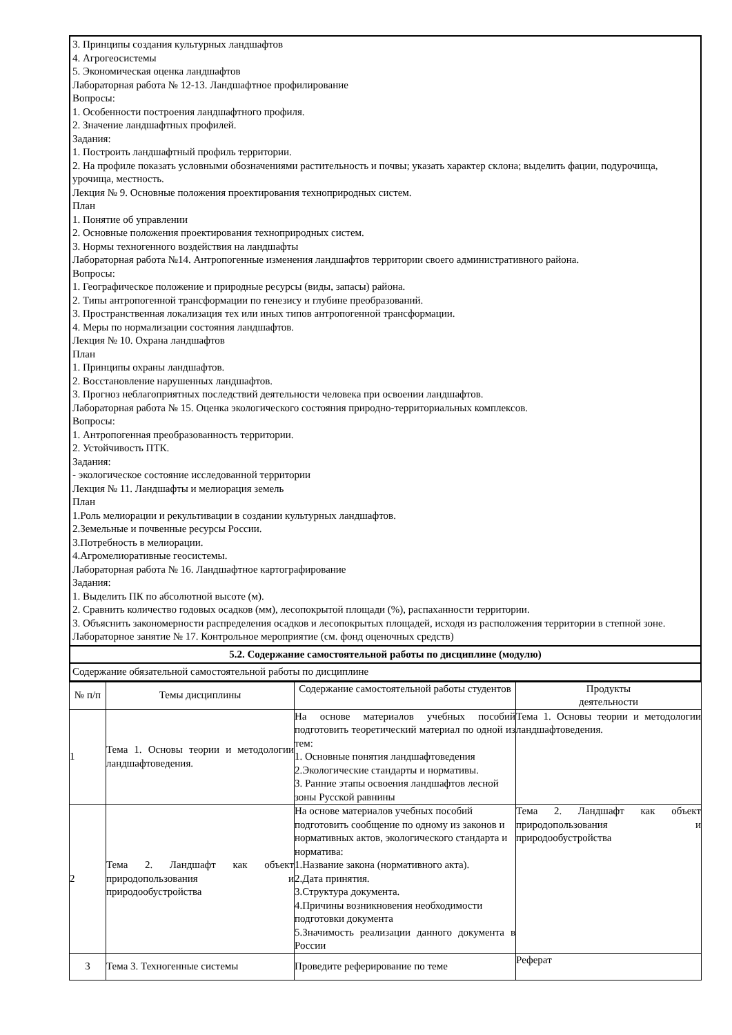3. Принципы создания культурных ландшафтов
4. Агрогеосистемы
5. Экономическая оценка ландшафтов
Лабораторная работа № 12-13. Ландшафтное профилирование
Вопросы:
1. Особенности построения ландшафтного профиля.
2. Значение ландшафтных профилей.
Задания:
1. Построить ландшафтный профиль территории.
2. На профиле показать условными обозначениями растительность и почвы; указать характер склона; выделить фации, подурочища, урочища, местность.
Лекция № 9. Основные положения проектирования технoприродных систем.
План
1. Понятие об управлении
2. Основные положения проектирования технoприродных систем.
3. Нормы техногенного воздействия на ландшафты
Лабораторная работа №14. Антропогенные изменения ландшафтов территории своего административного района.
Вопросы:
1. Географическое положение и природные ресурсы (виды, запасы) района.
2. Типы антропогенной трансформации по генезису и глубине преобразований.
3. Пространственная локализация тех или иных типов антропогенной трансформации.
4. Меры по нормализации состояния ландшафтов.
Лекция № 10. Охрана ландшафтов
План
1. Принципы охраны ландшафтов.
2. Восстановление нарушенных ландшафтов.
3. Прогноз неблагоприятных последствий деятельности человека при освоении ландшафтов.
Лабораторная работа № 15. Оценка экологического состояния природно-территориальных комплексов.
Вопросы:
1. Антропогенная преобразованность территории.
2. Устойчивость ПТК.
Задания:
- экологическое состояние исследованной территории
Лекция № 11. Ландшафты и мелиорация земель
План
1.Роль мелиорации и рекультивации в создании культурных ландшафтов.
2.Земельные и почвенные ресурсы России.
3.Потребность в мелиорации.
4.Агромелиоративные геосистемы.
Лабораторная работа № 16. Ландшафтное картографирование
Задания:
1. Выделить ПК по абсолютной высоте (м).
2. Сравнить количество годовых осадков (мм), лесопокрытой площади (%), распаханности территории.
3. Объяснить закономерности распределения осадков и лесопокрытых площадей, исходя из расположения территории в степной зоне.
Лабораторное занятие № 17. Контрольное мероприятие (см. фонд оценочных средств)
5.2. Содержание самостоятельной работы по дисциплине (модулю)
Содержание обязательной самостоятельной работы по дисциплине
| № п/п | Темы дисциплины | Содержание самостоятельной работы студентов | Продукты деятельности |
| 1 | Тема 1. Основы теории и методологии ландшафтоведения. | На основе материалов учебных пособий подготовить теоретический материал по одной из тем: 1. Основные понятия ландшафтоведения 2.Экологические стандарты и нормативы. 3. Ранние этапы освоения ландшафтов лесной зоны Русской равнины | Тема 1. Основы теории и методологии ландшафтоведения. |
| 2 | Тема 2. Ландшафт как объект природопользования и природообустройства | На основе материалов учебных пособий подготовить сообщение по одному из законов и нормативных актов, экологического стандарта и норматива: 1.Название закона (нормативного акта). 2.Дата принятия. 3.Структура документа. 4.Причины возникновения необходимости подготовки документа 5.Значимость реализации данного документа в России | Тема 2. Ландшафт как объект природопользования и природообустройства |
| 3 | Тема 3. Техногенные системы | Проведите реферирование по теме | Реферат |